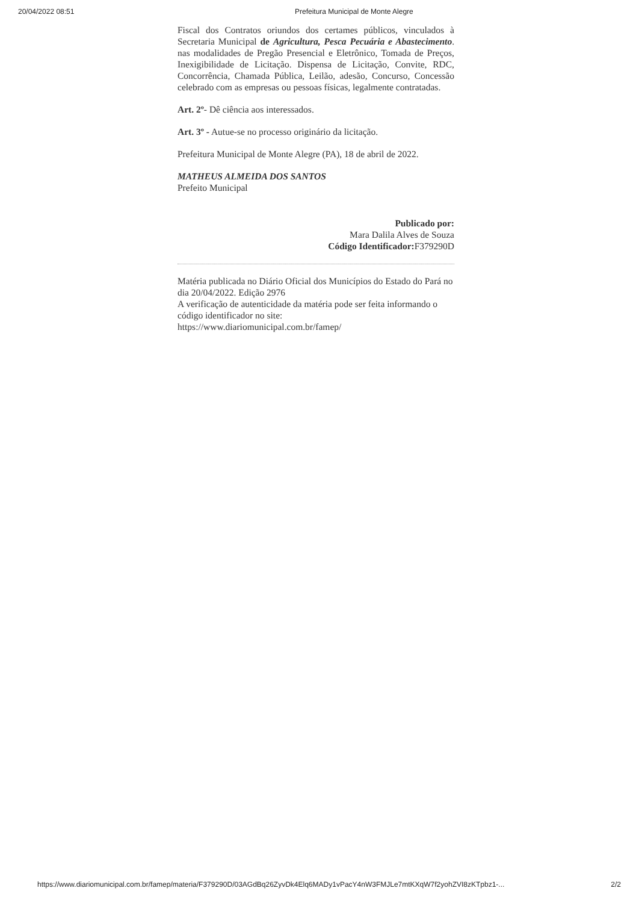20/04/2022 08:51 Prefeitura Municipal de Monte Alegre
Fiscal dos Contratos oriundos dos certames públicos, vinculados à Secretaria Municipal de Agricultura, Pesca Pecuária e Abastecimento. nas modalidades de Pregão Presencial e Eletrônico, Tomada de Preços, Inexigibilidade de Licitação. Dispensa de Licitação, Convite, RDC, Concorrência, Chamada Pública, Leilão, adesão, Concurso, Concessão celebrado com as empresas ou pessoas físicas, legalmente contratadas.
Art. 2º- Dê ciência aos interessados.
Art. 3º - Autue-se no processo originário da licitação.
Prefeitura Municipal de Monte Alegre (PA), 18 de abril de 2022.
MATHEUS ALMEIDA DOS SANTOS
Prefeito Municipal
Publicado por:
Mara Dalila Alves de Souza
Código Identificador: F379290D
Matéria publicada no Diário Oficial dos Municípios do Estado do Pará no dia 20/04/2022. Edição 2976
A verificação de autenticidade da matéria pode ser feita informando o código identificador no site:
https://www.diariomunicipal.com.br/famep/
https://www.diariomunicipal.com.br/famep/materia/F379290D/03AGdBq26ZyvDk4Elq6MADy1vPacY4nW3FMJLe7mtKXqW7f2yohZVI8zKTpbz1-... 2/2